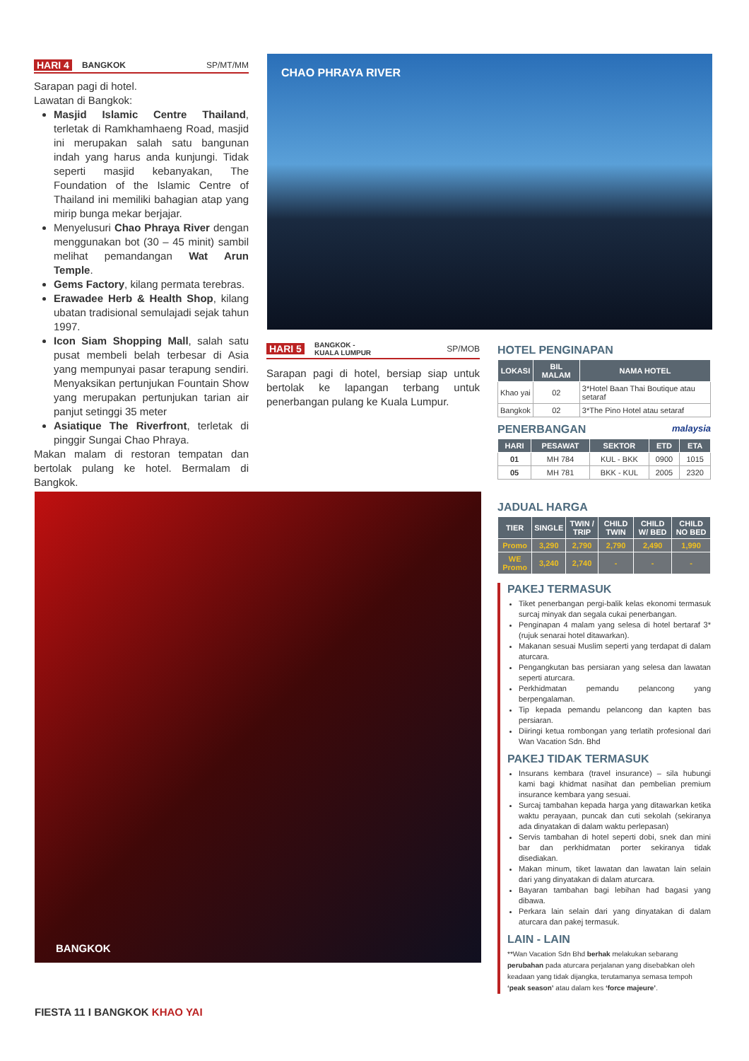HARI 4 BANGKOK SP/MT/MM
Sarapan pagi di hotel.
Lawatan di Bangkok:
Masjid Islamic Centre Thailand, terletak di Ramkhamhaeng Road, masjid ini merupakan salah satu bangunan indah yang harus anda kunjungi. Tidak seperti masjid kebanyakan, The Foundation of the Islamic Centre of Thailand ini memiliki bahagian atap yang mirip bunga mekar berjajar.
Menyelusuri Chao Phraya River dengan menggunakan bot (30 – 45 minit) sambil melihat pemandangan Wat Arun Temple.
Gems Factory, kilang permata terebras.
Erawadee Herb & Health Shop, kilang ubatan tradisional semulajadi sejak tahun 1997.
Icon Siam Shopping Mall, salah satu pusat membeli belah terbesar di Asia yang mempunyai pasar terapung sendiri. Menyaksikan pertunjukan Fountain Show yang merupakan pertunjukan tarian air panjut setinggi 35 meter
Asiatique The Riverfront, terletak di pinggir Sungai Chao Phraya.
Makan malam di restoran tempatan dan bertolak pulang ke hotel. Bermalam di Bangkok.
CHAO PHRAYA RIVER
HARI 5 BANGKOK -
KUALA LUMPUR SP/MOB
Sarapan pagi di hotel, bersiap siap untuk bertolak ke lapangan terbang untuk penerbangan pulang ke Kuala Lumpur.
BANGKOK
HOTEL PENGINAPAN
| LOKASI | BIL MALAM | NAMA HOTEL |
| --- | --- | --- |
| Khao yai | 02 | 3*Hotel Baan Thai Boutique atau setaraf |
| Bangkok | 02 | 3*The Pino Hotel atau setaraf |
PENERBANGAN malaysia
| HARI | PESAWAT | SEKTOR | ETD | ETA |
| --- | --- | --- | --- | --- |
| 01 | MH 784 | KUL - BKK | 0900 | 1015 |
| 05 | MH 781 | BKK - KUL | 2005 | 2320 |
JADUAL HARGA
| TIER | SINGLE | TWIN / TRIP | CHILD TWIN | CHILD W/ BED | CHILD NO BED |
| --- | --- | --- | --- | --- | --- |
| Promo | 3,290 | 2,790 | 2,790 | 2,490 | 1,990 |
| WE Promo | 3,240 | 2,740 | - | - | - |
PAKEJ TERMASUK
Tiket penerbangan pergi-balik kelas ekonomi termasuk surcaj minyak dan segala cukai penerbangan.
Penginapan 4 malam yang selesa di hotel bertaraf 3* (rujuk senarai hotel ditawarkan).
Makanan sesuai Muslim seperti yang terdapat di dalam aturcara.
Pengangkutan bas persiaran yang selesa dan lawatan seperti aturcara.
Perkhidmatan pemandu pelancong yang berpengalaman.
Tip kepada pemandu pelancong dan kapten bas persiaran.
Diiringi ketua rombongan yang terlatih profesional dari Wan Vacation Sdn. Bhd
PAKEJ TIDAK TERMASUK
Insurans kembara (travel insurance) – sila hubungi kami bagi khidmat nasihat dan pembelian premium insurance kembara yang sesuai.
Surcaj tambahan kepada harga yang ditawarkan ketika waktu perayaan, puncak dan cuti sekolah (sekiranya ada dinyatakan di dalam waktu perlepasan)
Servis tambahan di hotel seperti dobi, snek dan mini bar dan perkhidmatan porter sekiranya tidak disediakan.
Makan minum, tiket lawatan dan lawatan lain selain dari yang dinyatakan di dalam aturcara.
Bayaran tambahan bagi lebihan had bagasi yang dibawa.
Perkara lain selain dari yang dinyatakan di dalam aturcara dan pakej termasuk.
LAIN - LAIN
**Wan Vacation Sdn Bhd berhak melakukan sebarang perubahan pada aturcara perjalanan yang disebabkan oleh keadaan yang tidak dijangka, terutamanya semasa tempoh ‘peak season’ atau dalam kes ‘force majeure’.
FIESTA 11 I BANGKOK KHAO YAI